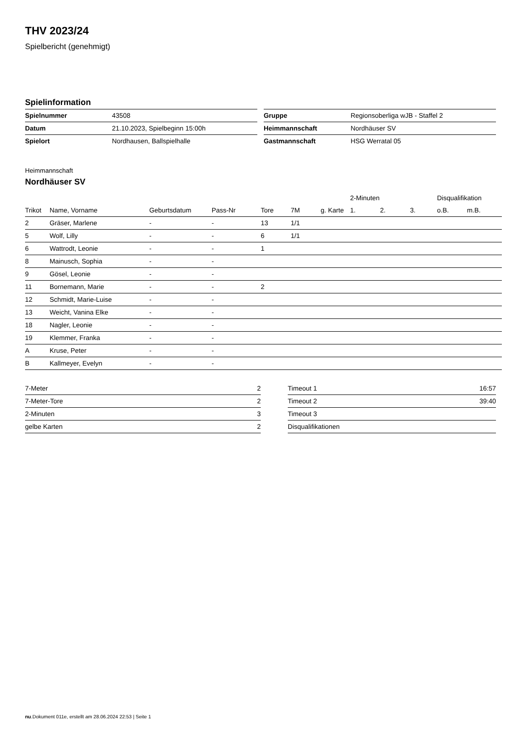THV 2023/24
Spielbericht (genehmigt)
Spielinformation
| Spielnummer | 43508 |
| Datum | 21.10.2023, Spielbeginn 15:00h |
| Spielort | Nordhausen, Ballspielhalle |
| Gruppe | Regionsoberliga wJB - Staffel 2 |
| Heimmannschaft | Nordhäuser SV |
| Gastmannschaft | HSG Werratal 05 |
Heimmannschaft
Nordhäuser SV
| | | | | | | | 2-Minuten | | | Disqualifikation | |
| --- | --- | --- | --- | --- | --- | --- | --- | --- | --- | --- | --- |
| Trikot | Name, Vorname | Geburtsdatum | Pass-Nr | Tore | 7M | g. Karte | 1. | 2. | 3. | o.B. | m.B. |
| 2 | Gräser, Marlene | - | - | 13 | 1/1 | | | | | | |
| 5 | Wolf, Lilly | - | - | 6 | 1/1 | | | | | | |
| 6 | Wattrodt, Leonie | - | - | 1 | | | | | | | |
| 8 | Mainusch, Sophia | - | - | | | | | | | | |
| 9 | Gösel, Leonie | - | - | | | | | | | | |
| 11 | Bornemann, Marie | - | - | 2 | | | | | | | |
| 12 | Schmidt, Marie-Luise | - | - | | | | | | | | |
| 13 | Weicht, Vanina Elke | - | - | | | | | | | | |
| 18 | Nagler, Leonie | - | - | | | | | | | | |
| 19 | Klemmer, Franka | - | - | | | | | | | | |
| A | Kruse, Peter | - | - | | | | | | | | |
| B | Kallmeyer, Evelyn | - | - | | | | | | | | |
| 7-Meter | 2 |
| 7-Meter-Tore | 2 |
| 2-Minuten | 3 |
| gelbe Karten | 2 |
| Timeout 1 | 16:57 |
| Timeout 2 | 39:40 |
| Timeout 3 | |
| Disqualifikationen | |
nu.Dokument 011e, erstellt am 28.06.2024 22:53 | Seite 1